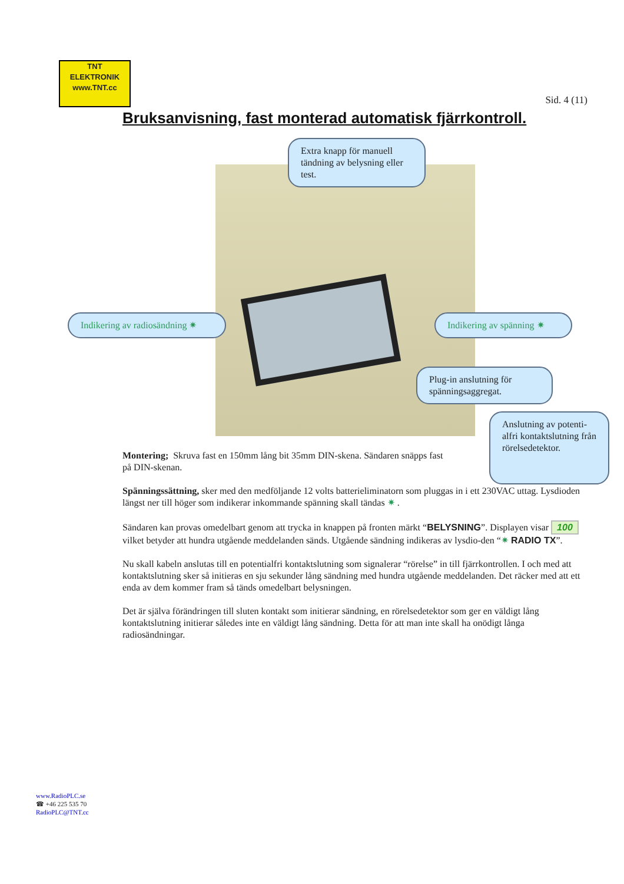TNT
ELEKTRONIK
www.TNT.cc
Sid. 4 (11)
Bruksanvisning, fast monterad automatisk fjärrkontroll.
Extra knapp för manuell tändning av belysning eller test.
Indikering av radiosändning ✷
Indikering av spänning ✷
Plug-in anslutning för spänningsaggregat.
Anslutning av potenti-alfri kontaktslutning från rörelsedetektor.
Montering; Skruva fast en 150mm lång bit 35mm DIN-skena. Sändaren snäpps fast
på DIN-skenan.
Spänningssättning, sker med den medföljande 12 volts batterieliminatorn som pluggas in i ett 230VAC uttag. Lysdioden längst ner till höger som indikerar inkommande spänning skall tändas ✷ .
Sändaren kan provas omedelbart genom att trycka in knappen på fronten märkt “BELYSNING”. Displayen visar 100 vilket betyder att hundra utgående meddelanden sänds. Utgående sändning indikeras av lysdio-den “✷ RADIO TX”.
Nu skall kabeln anslutas till en potentialfri kontaktslutning som signalerar “rörelse” in till fjärrkontrollen. I och med att kontaktslutning sker så initieras en sju sekunder lång sändning med hundra utgående meddelanden. Det räcker med att ett enda av dem kommer fram så tänds omedelbart belysningen.
Det är själva förändringen till sluten kontakt som initierar sändning, en rörelsedetektor som ger en väldigt lång kontaktslutning initierar således inte en väldigt lång sändning. Detta för att man inte skall ha onödigt långa radiosändningar.
www.RadioPLC.se
☎ +46 225 535 70
RadioPLC@TNT.cc